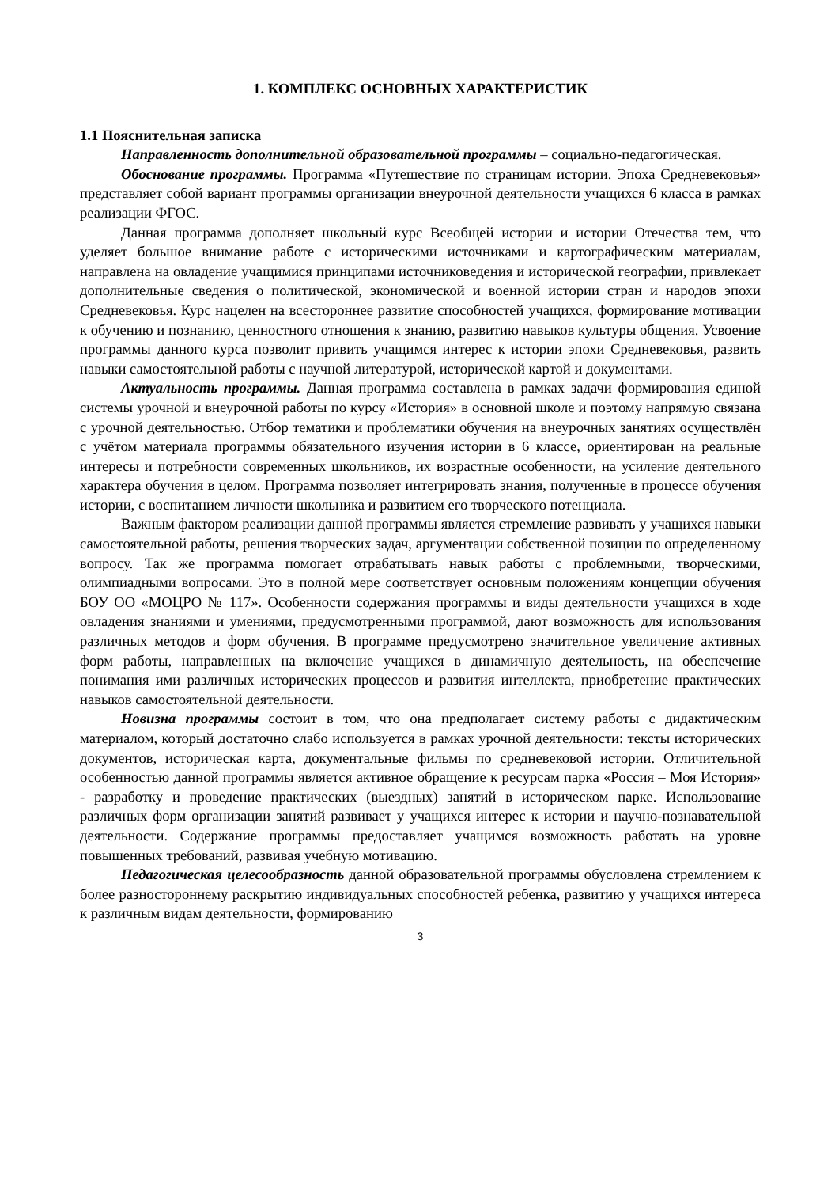1. КОМПЛЕКС ОСНОВНЫХ ХАРАКТЕРИСТИК
1.1 Пояснительная записка
Направленность дополнительной образовательной программы – социально-педагогическая.
Обоснование программы. Программа «Путешествие по страницам истории. Эпоха Средневековья» представляет собой вариант программы организации внеурочной деятельности учащихся 6 класса в рамках реализации ФГОС.
Данная программа дополняет школьный курс Всеобщей истории и истории Отечества тем, что уделяет большое внимание работе с историческими источниками и картографическим материалам, направлена на овладение учащимися принципами источниковедения и исторической географии, привлекает дополнительные сведения о политической, экономической и военной истории стран и народов эпохи Средневековья. Курс нацелен на всестороннее развитие способностей учащихся, формирование мотивации к обучению и познанию, ценностного отношения к знанию, развитию навыков культуры общения. Усвоение программы данного курса позволит привить учащимся интерес к истории эпохи Средневековья, развить навыки самостоятельной работы с научной литературой, исторической картой и документами.
Актуальность программы. Данная программа составлена в рамках задачи формирования единой системы урочной и внеурочной работы по курсу «История» в основной школе и поэтому напрямую связана с урочной деятельностью. Отбор тематики и проблематики обучения на внеурочных занятиях осуществлён с учётом материала программы обязательного изучения истории в 6 классе, ориентирован на реальные интересы и потребности современных школьников, их возрастные особенности, на усиление деятельного характера обучения в целом. Программа позволяет интегрировать знания, полученные в процессе обучения истории, с воспитанием личности школьника и развитием его творческого потенциала.
Важным фактором реализации данной программы является стремление развивать у учащихся навыки самостоятельной работы, решения творческих задач, аргументации собственной позиции по определенному вопросу. Так же программа помогает отрабатывать навык работы с проблемными, творческими, олимпиадными вопросами. Это в полной мере соответствует основным положениям концепции обучения БОУ ОО «МОЦРО № 117». Особенности содержания программы и виды деятельности учащихся в ходе овладения знаниями и умениями, предусмотренными программой, дают возможность для использования различных методов и форм обучения. В программе предусмотрено значительное увеличение активных форм работы, направленных на включение учащихся в динамичную деятельность, на обеспечение понимания ими различных исторических процессов и развития интеллекта, приобретение практических навыков самостоятельной деятельности.
Новизна программы состоит в том, что она предполагает систему работы с дидактическим материалом, который достаточно слабо используется в рамках урочной деятельности: тексты исторических документов, историческая карта, документальные фильмы по средневековой истории. Отличительной особенностью данной программы является активное обращение к ресурсам парка «Россия – Моя История» - разработку и проведение практических (выездных) занятий в историческом парке. Использование различных форм организации занятий развивает у учащихся интерес к истории и научно-познавательной деятельности. Содержание программы предоставляет учащимся возможность работать на уровне повышенных требований, развивая учебную мотивацию.
Педагогическая целесообразность данной образовательной программы обусловлена стремлением к более разностороннему раскрытию индивидуальных способностей ребенка, развитию у учащихся интереса к различным видам деятельности, формированию
3